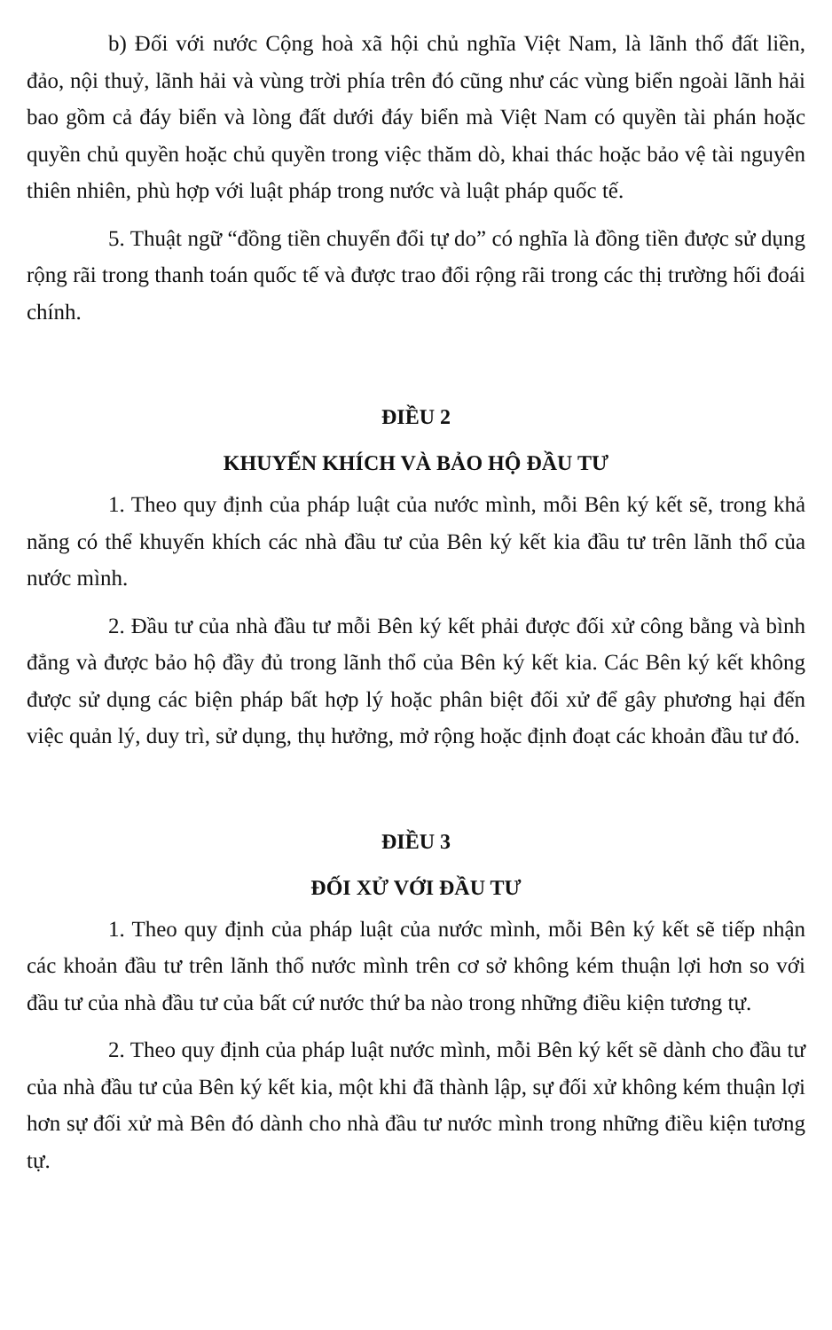b) Đối với nước Cộng hoà xã hội chủ nghĩa Việt Nam, là lãnh thổ đất liền, đảo, nội thuỷ, lãnh hải và vùng trời phía trên đó cũng như các vùng biển ngoài lãnh hải bao gồm cả đáy biển và lòng đất dưới đáy biển mà Việt Nam có quyền tài phán hoặc quyền chủ quyền hoặc chủ quyền trong việc thăm dò, khai thác hoặc bảo vệ tài nguyên thiên nhiên, phù hợp với luật pháp trong nước và luật pháp quốc tế.
5. Thuật ngữ “đồng tiền chuyển đổi tự do” có nghĩa là đồng tiền được sử dụng rộng rãi trong thanh toán quốc tế và được trao đổi rộng rãi trong các thị trường hối đoái chính.
ĐIỀU 2
KHUYẾN KHÍCH VÀ BẢO HỘ ĐẦU TƯ
1. Theo quy định của pháp luật của nước mình, mỗi Bên ký kết sẽ, trong khả năng có thể khuyến khích các nhà đầu tư của Bên ký kết kia đầu tư trên lãnh thổ của nước mình.
2. Đầu tư của nhà đầu tư mỗi Bên ký kết phải được đối xử công bằng và bình đẳng và được bảo hộ đầy đủ trong lãnh thổ của Bên ký kết kia. Các Bên ký kết không được sử dụng các biện pháp bất hợp lý hoặc phân biệt đối xử để gây phương hại đến việc quản lý, duy trì, sử dụng, thụ hưởng, mở rộng hoặc định đoạt các khoản đầu tư đó.
ĐIỀU 3
ĐỐI XỬ VỚI ĐẦU TƯ
1. Theo quy định của pháp luật của nước mình, mỗi Bên ký kết sẽ tiếp nhận các khoản đầu tư trên lãnh thổ nước mình trên cơ sở không kém thuận lợi hơn so với đầu tư của nhà đầu tư của bất cứ nước thứ ba nào trong những điều kiện tương tự.
2. Theo quy định của pháp luật nước mình, mỗi Bên ký kết sẽ dành cho đầu tư của nhà đầu tư của Bên ký kết kia, một khi đã thành lập, sự đối xử không kém thuận lợi hơn sự đối xử mà Bên đó dành cho nhà đầu tư nước mình trong những điều kiện tương tự.